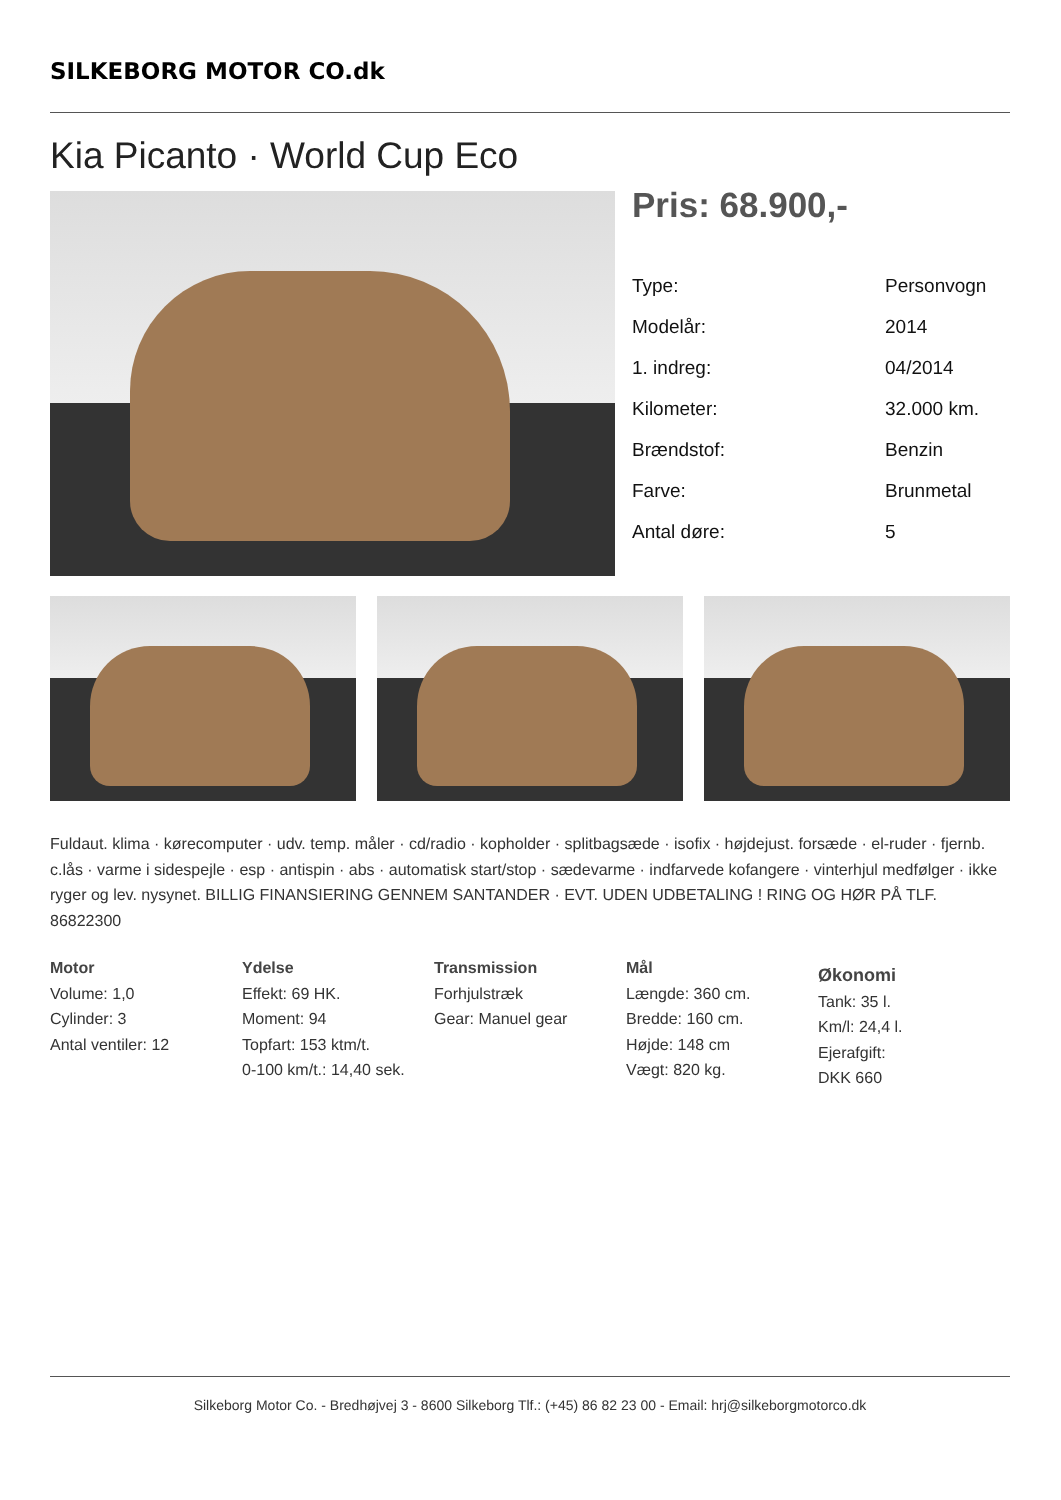SILKEBORG MOTOR CO.dk
Kia Picanto · World Cup Eco
Pris: 68.900,-
| Type: | Personvogn |
| Modelår: | 2014 |
| 1. indreg: | 04/2014 |
| Kilometer: | 32.000 km. |
| Brændstof: | Benzin |
| Farve: | Brunmetal |
| Antal døre: | 5 |
Fuldaut. klima · kørecomputer · udv. temp. måler · cd/radio · kopholder · splitbagsæde · isofix · højdejust. forsæde · el-ruder · fjernb. c.lås · varme i sidespejle · esp · antispin · abs · automatisk start/stop · sædevarme · indfarvede kofangere · vinterhjul medfølger · ikke ryger og lev. nysynet. BILLIG FINANSIERING GENNEM SANTANDER · EVT. UDEN UDBETALING ! RING OG HØR PÅ TLF. 86822300
Motor
Volume: 1,0
Cylinder: 3
Antal ventiler: 12
Ydelse
Effekt: 69 HK.
Moment: 94
Topfart: 153 ktm/t.
0-100 km/t.: 14,40 sek.
Transmission
Forhjulstræk
Gear: Manuel gear
Mål
Længde: 360 cm.
Bredde: 160 cm.
Højde: 148 cm
Vægt: 820 kg.
Økonomi
Tank: 35 l.
Km/l: 24,4 l.
Ejerafgift:
DKK 660
Silkeborg Motor Co. - Bredhøjvej 3 - 8600 Silkeborg Tlf.: (+45) 86 82 23 00 - Email: hrj@silkeborgmotorco.dk